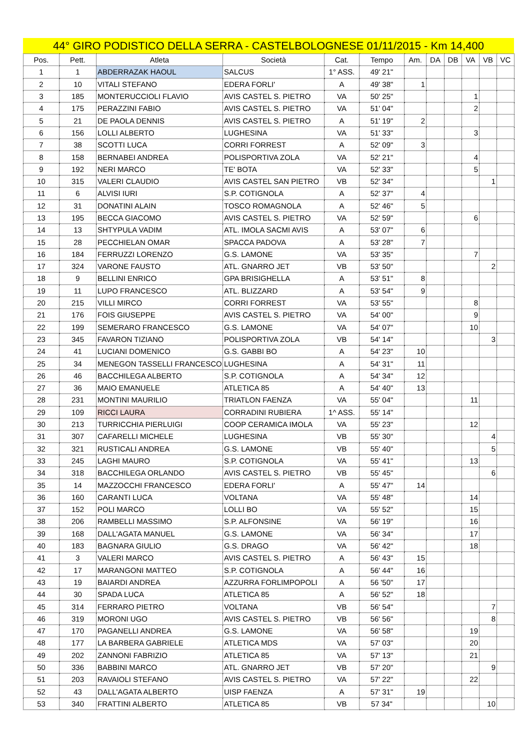44° GIRO PODISTICO DELLA SERRA - CASTELBOLOGNESE 01/11/2015 - Km 14,400
| Pos. | Pett. | Atleta | Società | Cat. | Tempo | Am. | DA | DB | VA | VB | VC |
| --- | --- | --- | --- | --- | --- | --- | --- | --- | --- | --- | --- |
| 1 | 1 | ABDERRAZAK HAOUL | SALCUS | 1° ASS. | 49' 21" | | | | | | |
| 2 | 10 | VITALI STEFANO | EDERA FORLI' | A | 49' 38" | 1 | | | | | |
| 3 | 185 | MONTERUCCIOLI FLAVIO | AVIS CASTEL S. PIETRO | VA | 50' 25" | | | | 1 | | |
| 4 | 175 | PERAZZINI FABIO | AVIS CASTEL S. PIETRO | VA | 51' 04" | | | | 2 | | |
| 5 | 21 | DE PAOLA DENNIS | AVIS CASTEL S. PIETRO | A | 51' 19" | 2 | | | | | |
| 6 | 156 | LOLLI ALBERTO | LUGHESINA | VA | 51' 33" | | | | 3 | | |
| 7 | 38 | SCOTTI LUCA | CORRI FORREST | A | 52' 09" | 3 | | | | | |
| 8 | 158 | BERNABEI ANDREA | POLISPORTIVA ZOLA | VA | 52' 21" | | | | 4 | | |
| 9 | 192 | NERI MARCO | TE' BOTA | VA | 52' 33" | | | | 5 | | |
| 10 | 315 | VALERI CLAUDIO | AVIS CASTEL SAN PIETRO | VB | 52' 34" | | | | | 1 | |
| 11 | 6 | ALVISI IURI | S.P. COTIGNOLA | A | 52' 37" | 4 | | | | | |
| 12 | 31 | DONATINI ALAIN | TOSCO ROMAGNOLA | A | 52' 46" | 5 | | | | | |
| 13 | 195 | BECCA GIACOMO | AVIS CASTEL S. PIETRO | VA | 52' 59" | | | | 6 | | |
| 14 | 13 | SHTYPULA VADIM | ATL. IMOLA SACMI AVIS | A | 53' 07" | 6 | | | | | |
| 15 | 28 | PECCHIELAN OMAR | SPACCA PADOVA | A | 53' 28" | 7 | | | | | |
| 16 | 184 | FERRUZZI LORENZO | G.S. LAMONE | VA | 53' 35" | | | | 7 | | |
| 17 | 324 | VARONE FAUSTO | ATL. GNARRO JET | VB | 53' 50" | | | | | 2 | |
| 18 | 9 | BELLINI ENRICO | GPA BRISIGHELLA | A | 53' 51" | 8 | | | | | |
| 19 | 11 | LUPO FRANCESCO | ATL. BLIZZARD | A | 53' 54" | 9 | | | | | |
| 20 | 215 | VILLI MIRCO | CORRI FORREST | VA | 53' 55" | | | | 8 | | |
| 21 | 176 | FOIS GIUSEPPE | AVIS CASTEL S. PIETRO | VA | 54' 00" | | | | 9 | | |
| 22 | 199 | SEMERARO FRANCESCO | G.S. LAMONE | VA | 54' 07" | | | | 10 | | |
| 23 | 345 | FAVARON TIZIANO | POLISPORTIVA ZOLA | VB | 54' 14" | | | | | 3 | |
| 24 | 41 | LUCIANI DOMENICO | G.S. GABBI BO | A | 54' 23" | 10 | | | | | |
| 25 | 34 | MENEGON TASSELLI FRANCESCO | LUGHESINA | A | 54' 31" | 11 | | | | | |
| 26 | 46 | BACCHILEGA ALBERTO | S.P. COTIGNOLA | A | 54' 34" | 12 | | | | | |
| 27 | 36 | MAIO EMANUELE | ATLETICA 85 | A | 54' 40" | 13 | | | | | |
| 28 | 231 | MONTINI MAURILIO | TRIATLON FAENZA | VA | 55' 04" | | | | 11 | | |
| 29 | 109 | RICCI LAURA | CORRADINI RUBIERA | 1^ ASS. | 55' 14" | | | | | | |
| 30 | 213 | TURRICCHIA PIERLUIGI | COOP CERAMICA IMOLA | VA | 55' 23" | | | | 12 | | |
| 31 | 307 | CAFARELLI MICHELE | LUGHESINA | VB | 55' 30" | | | | | 4 | |
| 32 | 321 | RUSTICALI ANDREA | G.S. LAMONE | VB | 55' 40" | | | | | 5 | |
| 33 | 245 | LAGHI MAURO | S.P. COTIGNOLA | VA | 55' 41" | | | | 13 | | |
| 34 | 318 | BACCHILEGA ORLANDO | AVIS CASTEL S. PIETRO | VB | 55' 45" | | | | | 6 | |
| 35 | 14 | MAZZOCCHI FRANCESCO | EDERA FORLI' | A | 55' 47" | 14 | | | | | |
| 36 | 160 | CARANTI LUCA | VOLTANA | VA | 55' 48" | | | | 14 | | |
| 37 | 152 | POLI MARCO | LOLLI BO | VA | 55' 52" | | | | 15 | | |
| 38 | 206 | RAMBELLI MASSIMO | S.P. ALFONSINE | VA | 56' 19" | | | | 16 | | |
| 39 | 168 | DALL'AGATA MANUEL | G.S. LAMONE | VA | 56' 34" | | | | 17 | | |
| 40 | 183 | BAGNARA GIULIO | G.S. DRAGO | VA | 56' 42" | | | | 18 | | |
| 41 | 3 | VALERI MARCO | AVIS CASTEL S. PIETRO | A | 56' 43" | 15 | | | | | |
| 42 | 17 | MARANGONI MATTEO | S.P. COTIGNOLA | A | 56' 44" | 16 | | | | | |
| 43 | 19 | BAIARDI ANDREA | AZZURRA FORLIMPOPOLI | A | 56 '50" | 17 | | | | | |
| 44 | 30 | SPADA LUCA | ATLETICA 85 | A | 56' 52" | 18 | | | | | |
| 45 | 314 | FERRARO PIETRO | VOLTANA | VB | 56' 54" | | | | | 7 | |
| 46 | 319 | MORONI UGO | AVIS CASTEL S. PIETRO | VB | 56' 56" | | | | | 8 | |
| 47 | 170 | PAGANELLI ANDREA | G.S. LAMONE | VA | 56' 58" | | | | 19 | | |
| 48 | 177 | LA BARBERA GABRIELE | ATLETICA MDS | VA | 57' 03" | | | | 20 | | |
| 49 | 202 | ZANNONI FABRIZIO | ATLETICA 85 | VA | 57' 13" | | | | 21 | | |
| 50 | 336 | BABBINI MARCO | ATL. GNARRO JET | VB | 57' 20" | | | | | 9 | |
| 51 | 203 | RAVAIOLI STEFANO | AVIS CASTEL S. PIETRO | VA | 57' 22" | | | | 22 | | |
| 52 | 43 | DALL'AGATA ALBERTO | UISP FAENZA | A | 57' 31" | 19 | | | | | |
| 53 | 340 | FRATTINI ALBERTO | ATLETICA 85 | VB | 57 34" | | | | | 10 | |